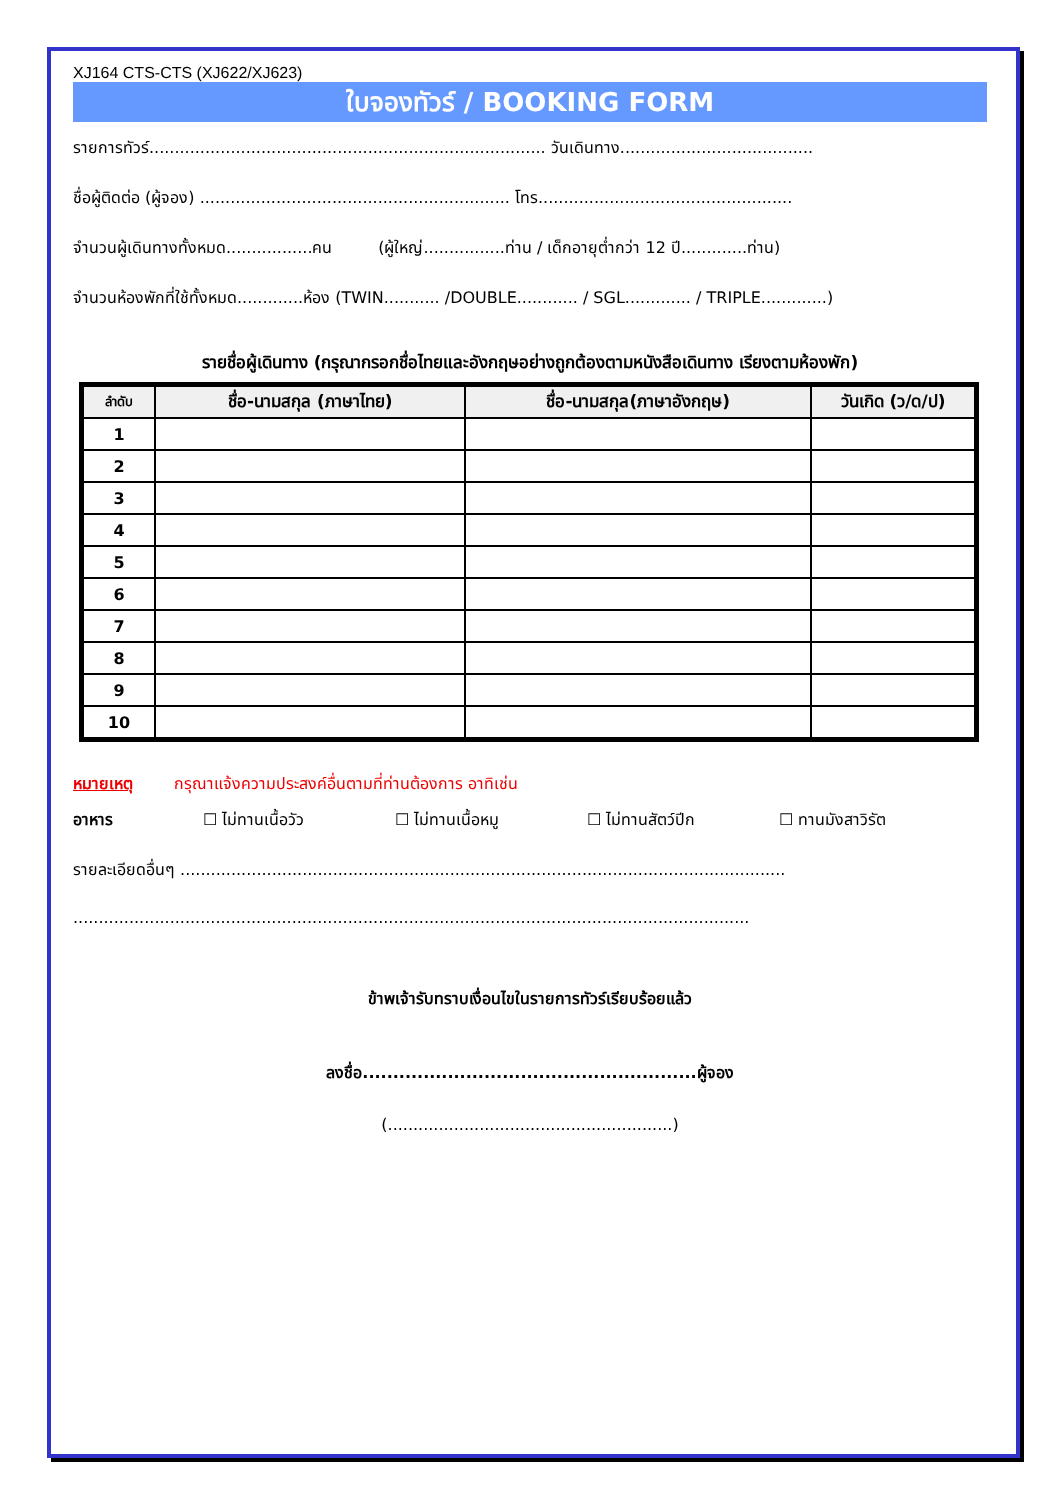XJ164 CTS-CTS (XJ622/XJ623)
ใบจองทัวร์ / BOOKING FORM
รายการทัวร์.............................................................................. วันเดินทาง......................................
ชื่อผู้ติดต่อ (ผู้จอง) ............................................................. โทร..................................................
จำนวนผู้เดินทางทั้งหมด.................คน (ผู้ใหญ่................ท่าน / เด็กอายุต่ำกว่า 12 ปี.............ท่าน)
จำนวนห้องพักที่ใช้ทั้งหมด.............ห้อง (TWIN........... /DOUBLE............ / SGL............. / TRIPLE.............)
รายชื่อผู้เดินทาง (กรุณากรอกชื่อไทยและอังกฤษอย่างถูกต้องตามหนังสือเดินทาง เรียงตามห้องพัก)
| ลำดับ | ชื่อ-นามสกุล (ภาษาไทย) | ชื่อ-นามสกุล(ภาษาอังกฤษ) | วันเกิด (ว/ด/ป) |
| --- | --- | --- | --- |
| 1 | | | |
| 2 | | | |
| 3 | | | |
| 4 | | | |
| 5 | | | |
| 6 | | | |
| 7 | | | |
| 8 | | | |
| 9 | | | |
| 10 | | | |
หมายเหตุ กรุณาแจ้งความประสงค์อื่นตามที่ท่านต้องการ อาทิเช่น
อาหาร ☐ ไม่ทานเนื้อวัว ☐ ไม่ทานเนื้อหมู ☐ ไม่ทานสัตว์ปีก ☐ ทานมังสาวิรัต
รายละเอียดอื่นๆ .......................................................................................................................
.....................................................................................................................................
ข้าพเจ้ารับทราบเงื่อนไขในรายการทัวร์เรียบร้อยแล้ว
ลงชื่อ.......................................................ผู้จอง
(........................................................)